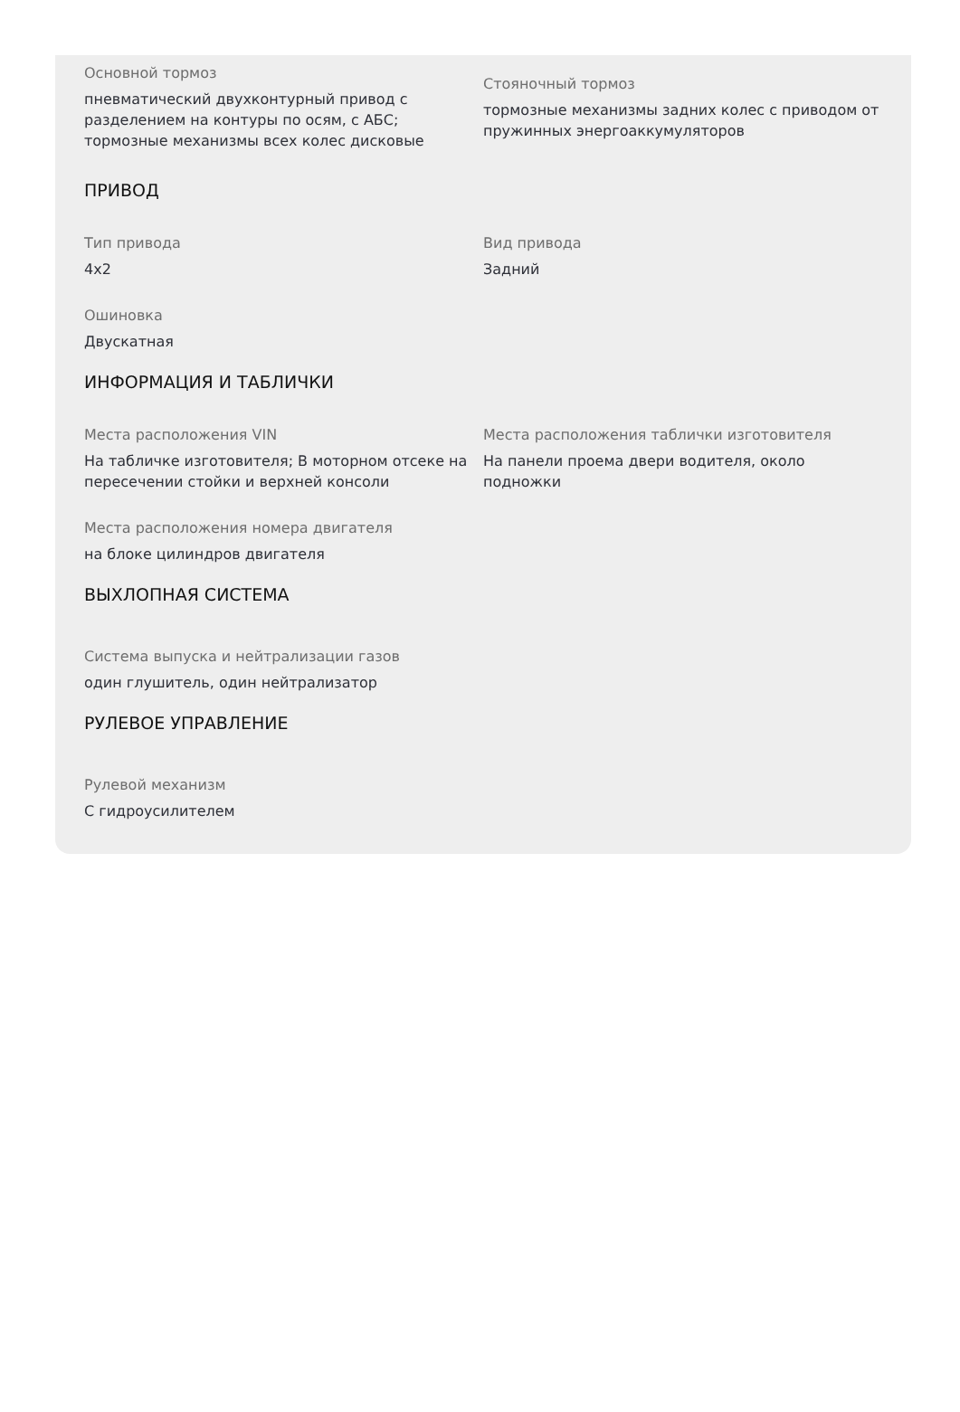Основной тормоз
пневматический двухконтурный привод с разделением на контуры по осям, с АБС; тормозные механизмы всех колес дисковые
Стояночный тормоз
тормозные механизмы задних колес с приводом от пружинных энергоаккумуляторов
ПРИВОД
Тип привода
4x2
Вид привода
Задний
Ошиновка
Двускатная
ИНФОРМАЦИЯ И ТАБЛИЧКИ
Места расположения VIN
На табличке изготовителя; В моторном отсеке на пересечении стойки и верхней консоли
Места расположения таблички изготовителя
На панели проема двери водителя, около подножки
Места расположения номера двигателя
на блоке цилиндров двигателя
ВЫХЛОПНАЯ СИСТЕМА
Система выпуска и нейтрализации газов
один глушитель, один нейтрализатор
РУЛЕВОЕ УПРАВЛЕНИЕ
Рулевой механизм
С гидроусилителем